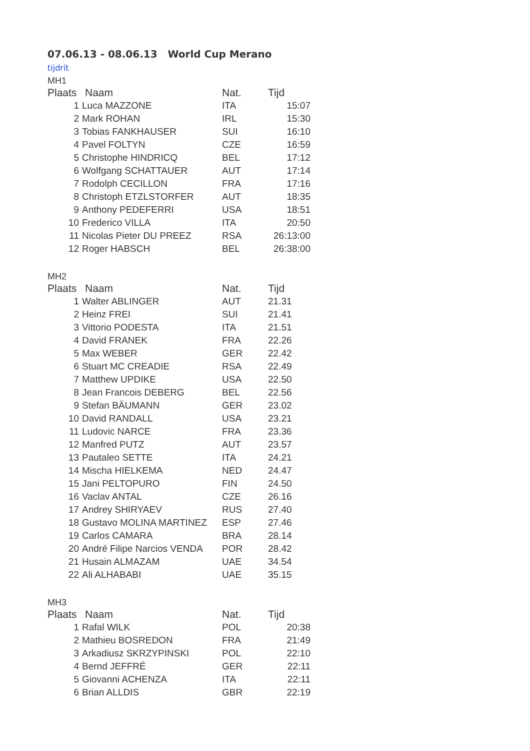07.06.13 - 08.06.13 World Cup Merano
tijdrit
MH1
| Plaats | Naam | Nat. | Tijd |
| --- | --- | --- | --- |
| 1 | Luca MAZZONE | ITA | 15:07 |
| 2 | Mark ROHAN | IRL | 15:30 |
| 3 | Tobias FANKHAUSER | SUI | 16:10 |
| 4 | Pavel FOLTYN | CZE | 16:59 |
| 5 | Christophe HINDRICQ | BEL | 17:12 |
| 6 | Wolfgang SCHATTAUER | AUT | 17:14 |
| 7 | Rodolph CECILLON | FRA | 17:16 |
| 8 | Christoph ETZLSTORFER | AUT | 18:35 |
| 9 | Anthony PEDEFERRI | USA | 18:51 |
| 10 | Frederico VILLA | ITA | 20:50 |
| 11 | Nicolas Pieter DU PREEZ | RSA | 26:13:00 |
| 12 | Roger HABSCH | BEL | 26:38:00 |
MH2
| Plaats | Naam | Nat. | Tijd |
| --- | --- | --- | --- |
| 1 | Walter ABLINGER | AUT | 21.31 |
| 2 | Heinz FREI | SUI | 21.41 |
| 3 | Vittorio PODESTA | ITA | 21.51 |
| 4 | David FRANEK | FRA | 22.26 |
| 5 | Max WEBER | GER | 22.42 |
| 6 | Stuart MC CREADIE | RSA | 22.49 |
| 7 | Matthew UPDIKE | USA | 22.50 |
| 8 | Jean Francois DEBERG | BEL | 22.56 |
| 9 | Stefan BÄUMANN | GER | 23.02 |
| 10 | David RANDALL | USA | 23.21 |
| 11 | Ludovic NARCE | FRA | 23.36 |
| 12 | Manfred PUTZ | AUT | 23.57 |
| 13 | Pautaleo SETTE | ITA | 24.21 |
| 14 | Mischa HIELKEMA | NED | 24.47 |
| 15 | Jani PELTOPURO | FIN | 24.50 |
| 16 | Vaclav ANTAL | CZE | 26.16 |
| 17 | Andrey SHIRYAEV | RUS | 27.40 |
| 18 | Gustavo MOLINA MARTINEZ | ESP | 27.46 |
| 19 | Carlos CAMARA | BRA | 28.14 |
| 20 | André Filipe Narcios VENDA | POR | 28.42 |
| 21 | Husain ALMAZAM | UAE | 34.54 |
| 22 | Ali ALHABABI | UAE | 35.15 |
MH3
| Plaats | Naam | Nat. | Tijd |
| --- | --- | --- | --- |
| 1 | Rafal WILK | POL | 20:38 |
| 2 | Mathieu BOSREDON | FRA | 21:49 |
| 3 | Arkadiusz SKRZYPINSKI | POL | 22:10 |
| 4 | Bernd JEFFRÉ | GER | 22:11 |
| 5 | Giovanni ACHENZA | ITA | 22:11 |
| 6 | Brian ALLDIS | GBR | 22:19 |